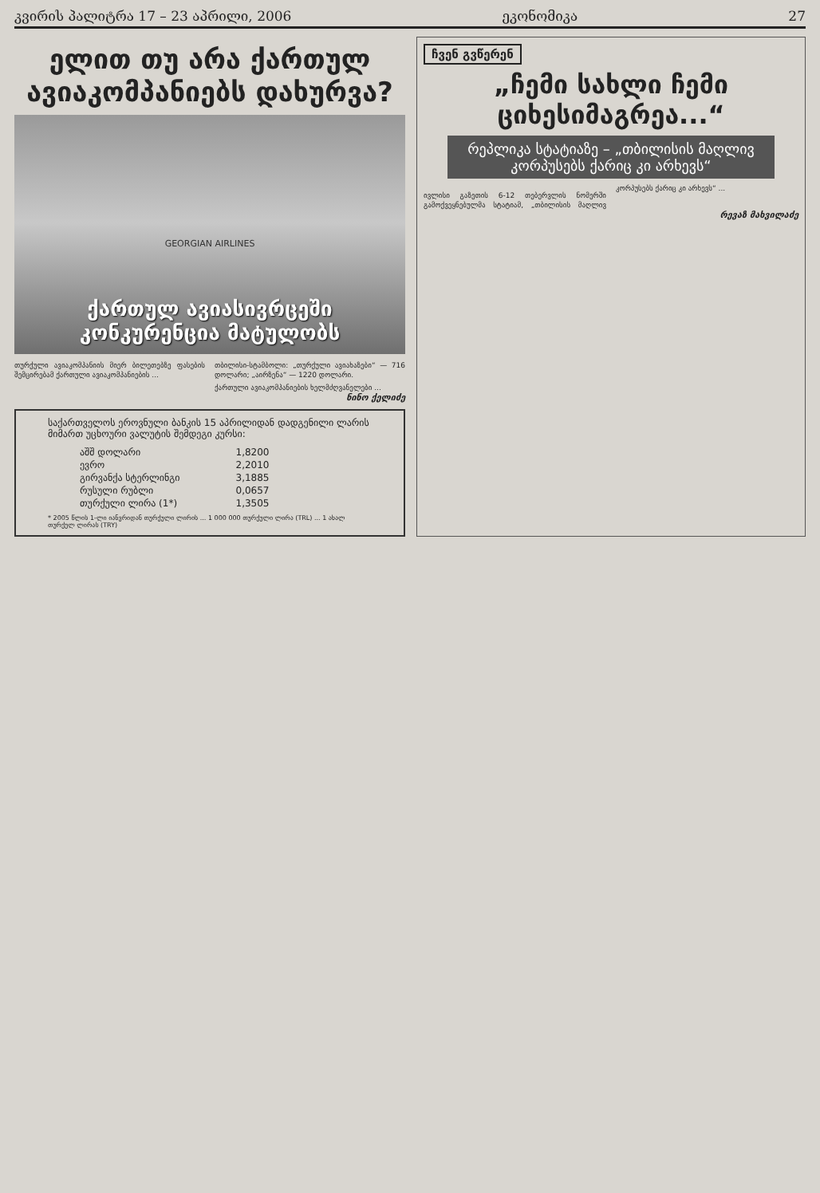კვირის პალიტრა 17 – 23 აპრილი, 2006 ეკონომიკა 27
ელით თუ არა ქართულ ავიაკომპანიებს დახურვა?
GEORGIAN AIRLINES
ქართულ ავიასივრცეში
კონკურენცია მატულობს
თურქული ავიაკომპანიის მიერ ბილეთებზე ფასების შემცირებამ ქართული ავიაკომპანიების ...
თბილისი-სტამბოლი: „თურქული ავიახაზები“ — 716 დოლარი; „აირზენა“ — 1220 დოლარი.
ქართული ავიაკომპანიების ხელმძღვანელები ...
ნინო ქელიძე
საქართველოს ეროვნული ბანკის 15 აპრილიდან დადგენილი ლარის მიმართ უცხოური ვალუტის შემდეგი კურსი:
| აშშ დოლარი | 1,8200 |
| ევრო | 2,2010 |
| გირვანქა სტერლინგი | 3,1885 |
| რუსული რუბლი | 0,0657 |
| თურქული ლირა (1*) | 1,3505 |
* 2005 წლის 1-ლი იანვრიდან თურქული ლირის ... 1 000 000 თურქული ლირა (TRL) ... 1 ახალ თურქულ ლირას (TRY)
ჩვენ გვწერენ
„ჩემი სახლი ჩემი ციხესიმაგრეა...“
რეპლიკა სტატიაზე – „თბილისის მაღლივ კორპუსებს ქარიც კი არხევს“
ივლისი გაზეთის 6-12 თებერვლის ნომერში გამოქვეყნებულმა სტატიამ, „თბილისის მაღლივ კორპუსებს ქარიც კი არხევს“ ...
რევაზ მახვილაძე